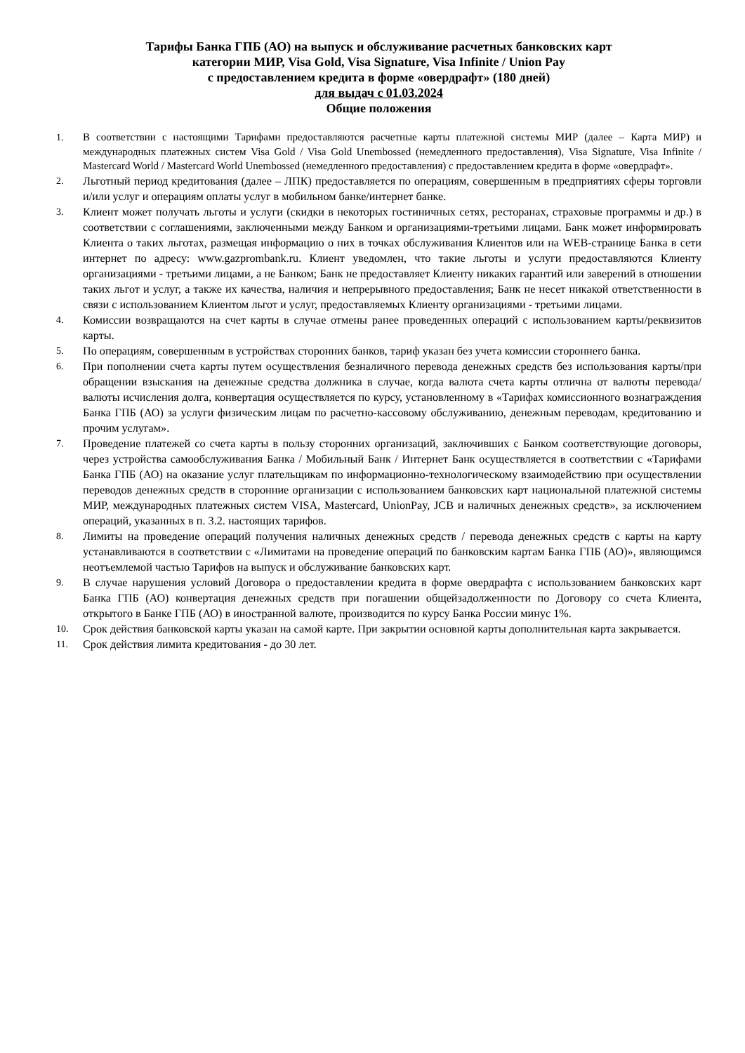Тарифы Банка ГПБ (АО) на выпуск и обслуживание расчетных банковских карт
категории МИР, Visa Gold, Visa Signature, Visa Infinite / Union Pay
с предоставлением кредита в форме «овердрафт» (180 дней)
для выдач с 01.03.2024
Общие положения
1. В соответствии с настоящими Тарифами предоставляются расчетные карты платежной системы МИР (далее – Карта МИР) и международных платежных систем Visa Gold / Visa Gold Unembossed (немедленного предоставления), Visa Signature, Visa Infinite / Mastercard World / Mastercard World Unembossed (немедленного предоставления) с предоставлением кредита в форме «овердрафт».
2. Льготный период кредитования (далее – ЛПК) предоставляется по операциям, совершенным в предприятиях сферы торговли и/или услуг и операциям оплаты услуг в мобильном банке/интернет банке.
3. Клиент может получать льготы и услуги (скидки в некоторых гостиничных сетях, ресторанах, страховые программы и др.) в соответствии с соглашениями, заключенными между Банком и организациями-третьими лицами. Банк может информировать Клиента о таких льготах, размещая информацию о них в точках обслуживания Клиентов или на WEB-странице Банка в сети интернет по адресу: www.gazprombank.ru. Клиент уведомлен, что такие льготы и услуги предоставляются Клиенту организациями - третьими лицами, а не Банком; Банк не предоставляет Клиенту никаких гарантий или заверений в отношении таких льгот и услуг, а также их качества, наличия и непрерывного предоставления; Банк не несет никакой ответственности в связи с использованием Клиентом льгот и услуг, предоставляемых Клиенту организациями - третьими лицами.
4. Комиссии возвращаются на счет карты в случае отмены ранее проведенных операций с использованием карты/реквизитов карты.
5. По операциям, совершенным в устройствах сторонних банков, тариф указан без учета комиссии стороннего банка.
6. При пополнении счета карты путем осуществления безналичного перевода денежных средств без использования карты/при обращении взыскания на денежные средства должника в случае, когда валюта счета карты отлична от валюты перевода/валюты исчисления долга, конвертация осуществляется по курсу, установленному в «Тарифах комиссионного вознаграждения Банка ГПБ (АО) за услуги физическим лицам по расчетно-кассовому обслуживанию, денежным переводам, кредитованию и прочим услугам».
7. Проведение платежей со счета карты в пользу сторонних организаций, заключивших с Банком соответствующие договоры, через устройства самообслуживания Банка / Мобильный Банк / Интернет Банк осуществляется в соответствии с «Тарифами Банка ГПБ (АО) на оказание услуг плательщикам по информационно-технологическому взаимодействию при осуществлении переводов денежных средств в сторонние организации с использованием банковских карт национальной платежной системы МИР, международных платежных систем VISA, Mastercard, UnionPay, JCB и наличных денежных средств», за исключением операций, указанных в п. 3.2. настоящих тарифов.
8. Лимиты на проведение операций получения наличных денежных средств / перевода денежных средств с карты на карту устанавливаются в соответствии с «Лимитами на проведение операций по банковским картам Банка ГПБ (АО)», являющимся неотъемлемой частью Тарифов на выпуск и обслуживание банковских карт.
9. В случае нарушения условий Договора о предоставлении кредита в форме овердрафта с использованием банковских карт Банка ГПБ (АО) конвертация денежных средств при погашении общейзадолженности по Договору со счета Клиента, открытого в Банке ГПБ (АО) в иностранной валюте, производится по курсу Банка России минус 1%.
10. Срок действия банковской карты указан на самой карте. При закрытии основной карты дополнительная карта закрывается.
11. Срок действия лимита кредитования - до 30 лет.